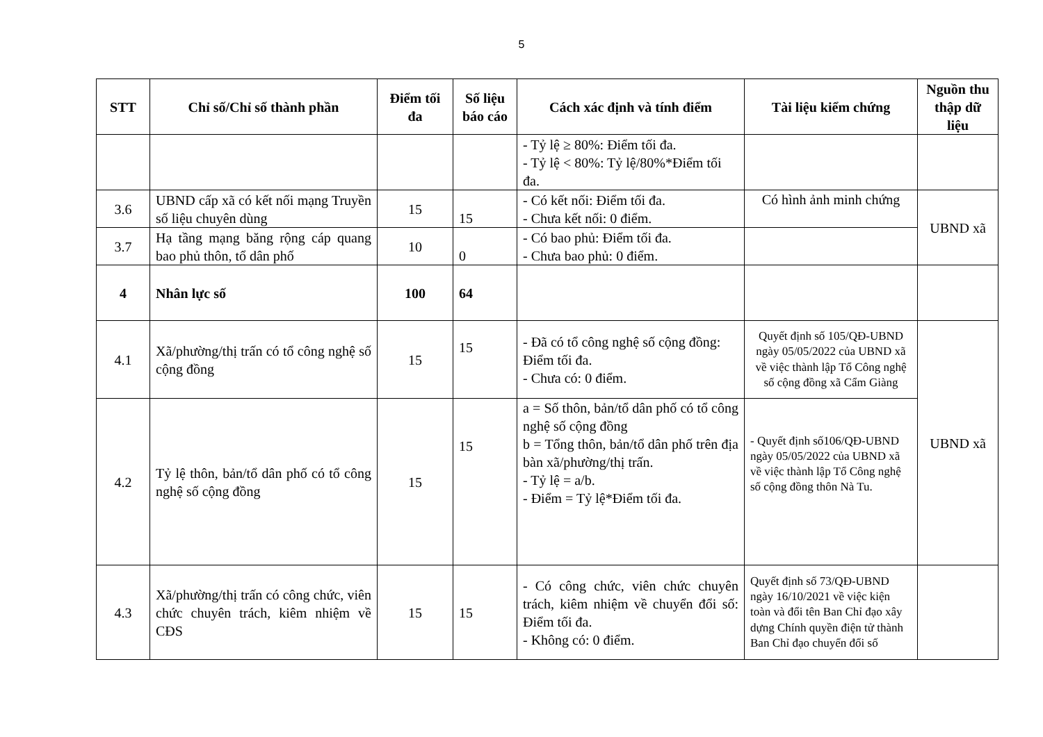5
| STT | Chỉ số/Chỉ số thành phần | Điểm tối đa | Số liệu báo cáo | Cách xác định và tính điểm | Tài liệu kiểm chứng | Nguồn thu thập dữ liệu |
| --- | --- | --- | --- | --- | --- | --- |
| | | | | - Tỷ lệ ≥ 80%: Điểm tối đa. - Tỷ lệ < 80%: Tỷ lệ/80%*Điểm tối đa. | | |
| 3.6 | UBND cấp xã có kết nối mạng Truyền số liệu chuyên dùng | 15 | 15 | - Có kết nối: Điểm tối đa. - Chưa kết nối: 0 điểm. | Có hình ảnh minh chứng | UBND xã |
| 3.7 | Hạ tầng mạng băng rộng cáp quang bao phủ thôn, tổ dân phố | 10 | 0 | - Có bao phủ: Điểm tối đa. - Chưa bao phủ: 0 điểm. | | |
| 4 | Nhân lực số | 100 | 64 | | | |
| 4.1 | Xã/phường/thị trấn có tổ công nghệ số cộng đồng | 15 | 15 | - Đã có tổ công nghệ số cộng đồng: Điểm tối đa. - Chưa có: 0 điểm. | Quyết định số 105/QĐ-UBND ngày 05/05/2022 của UBND xã về việc thành lập Tổ Công nghệ số cộng đồng xã Cẩm Giàng | UBND xã |
| 4.2 | Tỷ lệ thôn, bản/tổ dân phố có tổ công nghệ số cộng đồng | 15 | 15 | a = Số thôn, bản/tổ dân phố có tổ công nghệ số cộng đồng b = Tổng thôn, bản/tổ dân phố trên địa bàn xã/phường/thị trấn. - Tỷ lệ = a/b. - Điểm = Tỷ lệ*Điểm tối đa. | - Quyết định số106/QĐ-UBND ngày 05/05/2022 của UBND xã về việc thành lập Tổ Công nghệ số cộng đồng thôn Nà Tu. | |
| 4.3 | Xã/phường/thị trấn có công chức, viên chức chuyên trách, kiêm nhiệm về CĐS | 15 | 15 | - Có công chức, viên chức chuyên trách, kiêm nhiệm về chuyển đổi số: Điểm tối đa. - Không có: 0 điểm. | Quyết định số 73/QĐ-UBND ngày 16/10/2021 về việc kiện toàn và đổi tên Ban Chỉ đạo xây dựng Chính quyền điện tử thành Ban Chỉ đạo chuyển đổi số | |